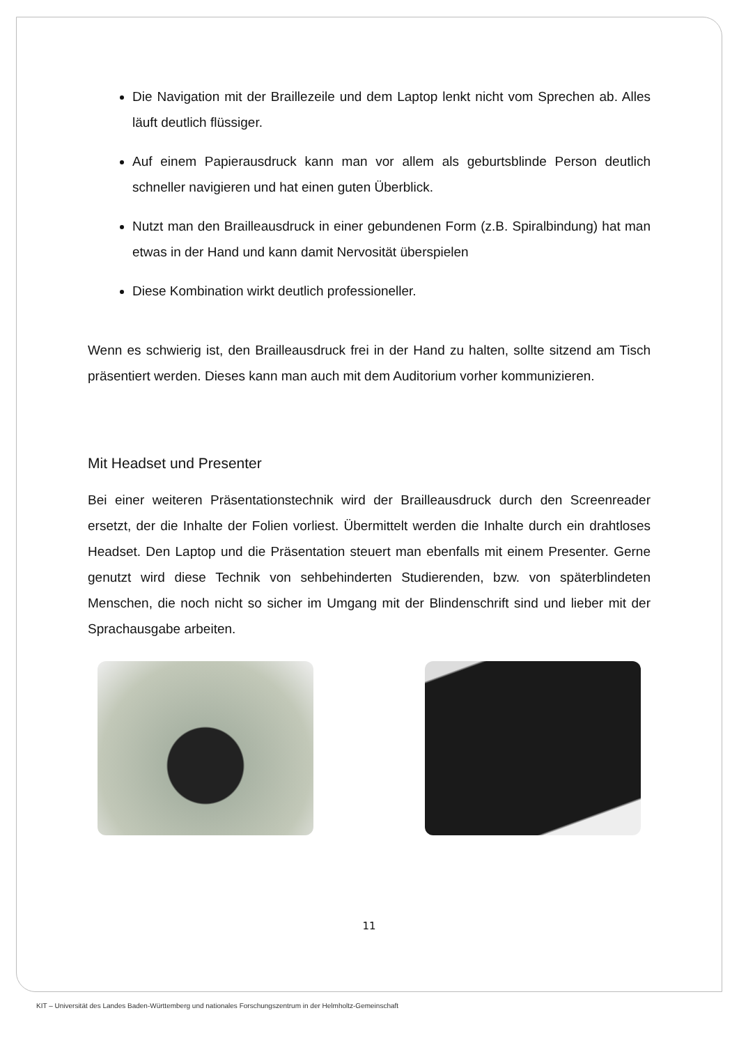Die Navigation mit der Braillezeile und dem Laptop lenkt nicht vom Sprechen ab. Alles läuft deutlich flüssiger.
Auf einem Papierausdruck kann man vor allem als geburtsblinde Person deutlich schneller navigieren und hat einen guten Überblick.
Nutzt man den Brailleausdruck in einer gebundenen Form (z.B. Spiralbindung) hat man etwas in der Hand und kann damit Nervosität überspielen
Diese Kombination wirkt deutlich professioneller.
Wenn es schwierig ist, den Brailleausdruck frei in der Hand zu halten, sollte sitzend am Tisch präsentiert werden. Dieses kann man auch mit dem Auditorium vorher kommunizieren.
Mit Headset und Presenter
Bei einer weiteren Präsentationstechnik wird der Brailleausdruck durch den Screenreader ersetzt, der die Inhalte der Folien vorliest. Übermittelt werden die Inhalte durch ein drahtloses Headset. Den Laptop und die Präsentation steuert man ebenfalls mit einem Presenter. Gerne genutzt wird diese Technik von sehbehinderten Studierenden, bzw. von späterblindeten Menschen, die noch nicht so sicher im Umgang mit der Blindenschrift sind und lieber mit der Sprachausgabe arbeiten.
11
KIT – Universität des Landes Baden-Württemberg und nationales Forschungszentrum in der Helmholtz-Gemeinschaft